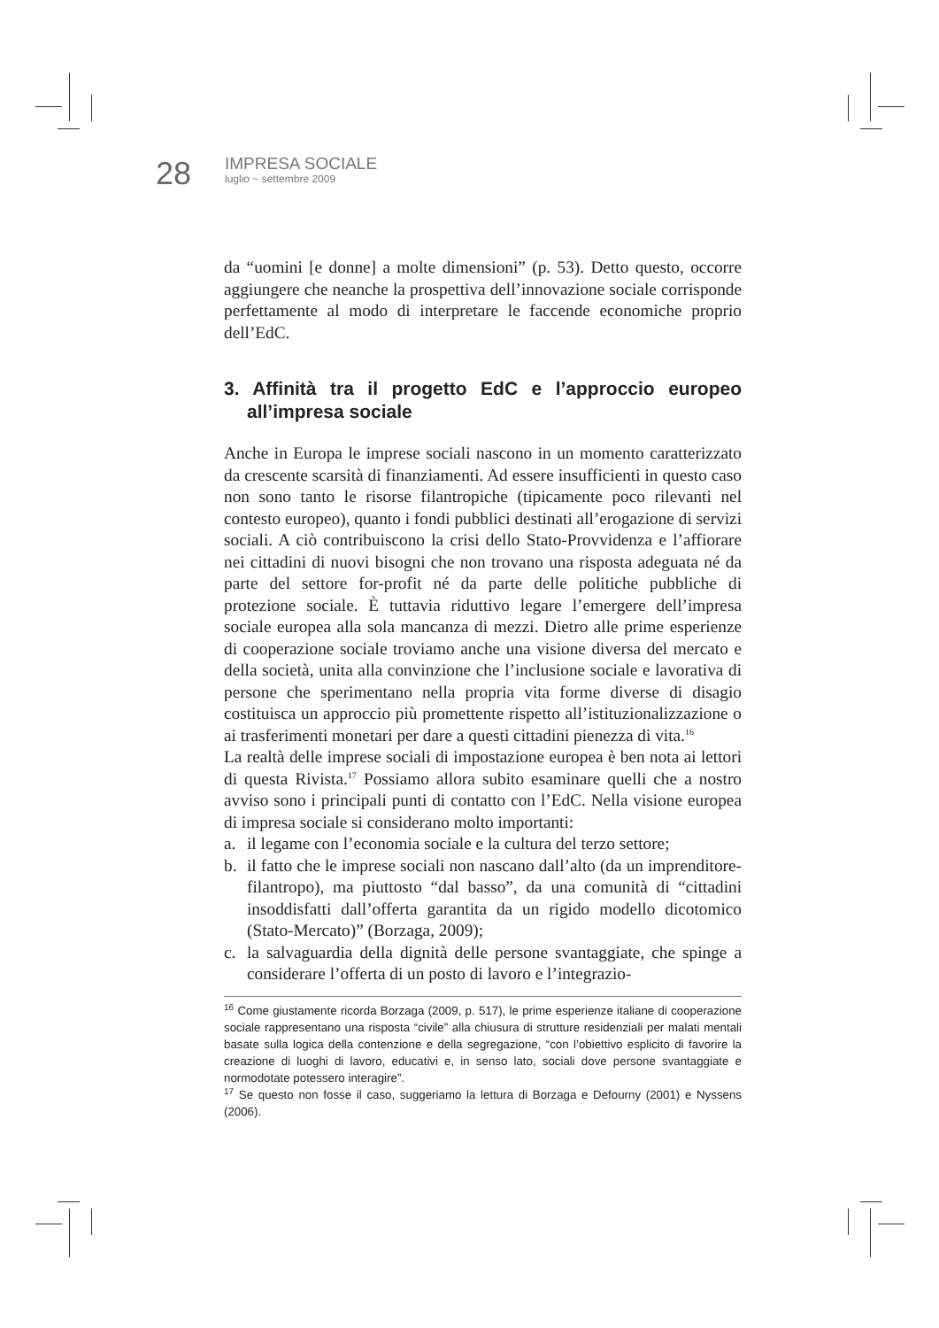28
IMPRESA SOCIALE
luglio ~ settembre 2009
da “uomini [e donne] a molte dimensioni” (p. 53). Detto questo, occorre aggiungere che neanche la prospettiva dell’innovazione sociale corrisponde perfettamente al modo di interpretare le faccende economiche proprio dell’EdC.
3. Affinità tra il progetto EdC e l’approccio europeo all’impresa sociale
Anche in Europa le imprese sociali nascono in un momento caratterizzato da crescente scarsità di finanziamenti. Ad essere insufficienti in questo caso non sono tanto le risorse filantropiche (tipicamente poco rilevanti nel contesto europeo), quanto i fondi pubblici destinati all’erogazione di servizi sociali. A ciò contribuiscono la crisi dello Stato-Provvidenza e l’affiorare nei cittadini di nuovi bisogni che non trovano una risposta adeguata né da parte del settore for-profit né da parte delle politiche pubbliche di protezione sociale. È tuttavia riduttivo legare l’emergere dell’impresa sociale europea alla sola mancanza di mezzi. Dietro alle prime esperienze di cooperazione sociale troviamo anche una visione diversa del mercato e della società, unita alla convinzione che l’inclusione sociale e lavorativa di persone che sperimentano nella propria vita forme diverse di disagio costituisca un approccio più promettente rispetto all’istituzionalizzazione o ai trasferimenti monetari per dare a questi cittadini pienezza di vita.<sup>16</sup>
La realtà delle imprese sociali di impostazione europea è ben nota ai lettori di questa Rivista.<sup>17</sup> Possiamo allora subito esaminare quelli che a nostro avviso sono i principali punti di contatto con l’EdC. Nella visione europea di impresa sociale si considerano molto importanti:
a. il legame con l’economia sociale e la cultura del terzo settore;
b. il fatto che le imprese sociali non nascano dall’alto (da un imprenditore-filantropo), ma piuttosto “dal basso”, da una comunità di “cittadini insoddisfatti dall’offerta garantita da un rigido modello dicotomico (Stato-Mercato)” (Borzaga, 2009);
c. la salvaguardia della dignità delle persone svantaggiate, che spinge a considerare l’offerta di un posto di lavoro e l’integrazio-
<sup>16</sup> Come giustamente ricorda Borzaga (2009, p. 517), le prime esperienze italiane di cooperazione sociale rappresentano una risposta “civile” alla chiusura di strutture residenziali per malati mentali basate sulla logica della contenzione e della segregazione, “con l’obiettivo esplicito di favorire la creazione di luoghi di lavoro, educativi e, in senso lato, sociali dove persone svantaggiate e normodotate potessero interagire”.
<sup>17</sup> Se questo non fosse il caso, suggeriamo la lettura di Borzaga e Defourny (2001) e Nyssens (2006).